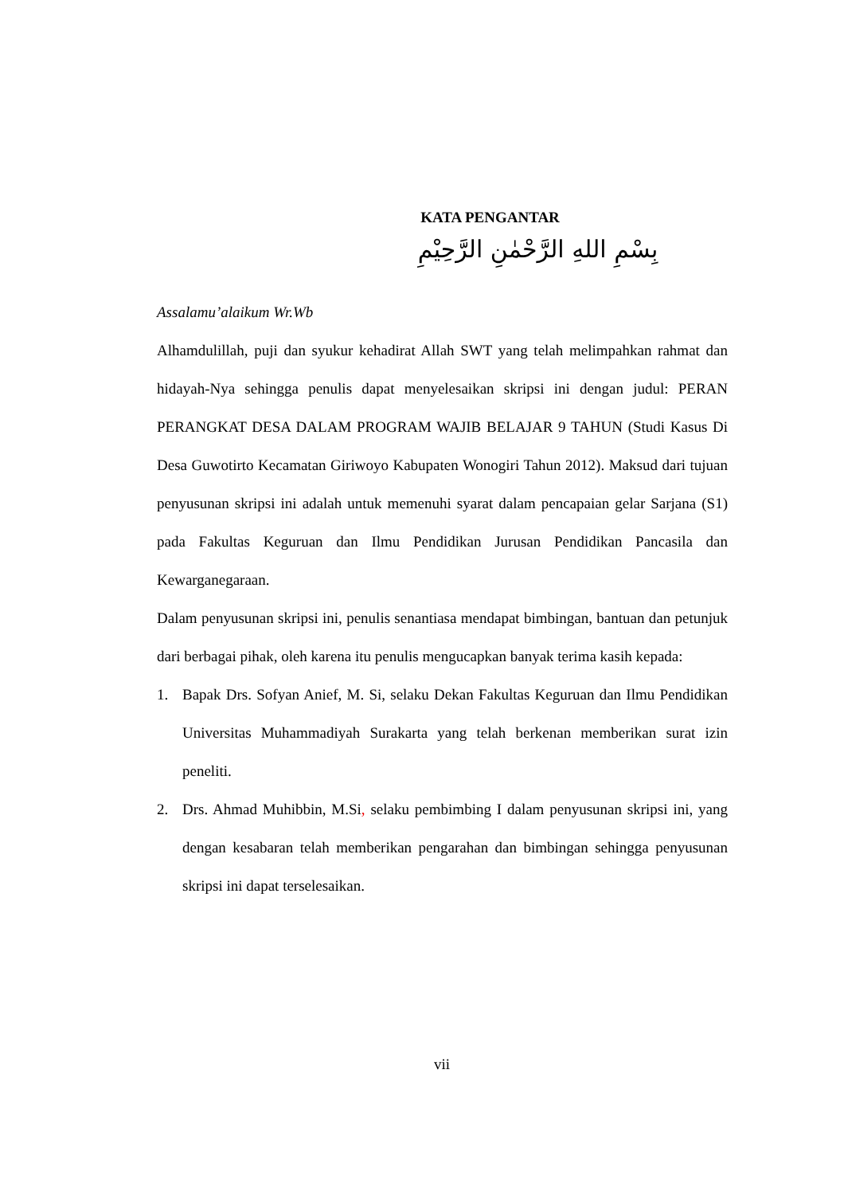KATA PENGANTAR
بِسْمِ اللهِ الرَّحْمٰنِ الرَّحِيْمِ
Assalamu’alaikum Wr.Wb
Alhamdulillah, puji dan syukur kehadirat Allah SWT yang telah melimpahkan rahmat dan hidayah-Nya sehingga penulis dapat menyelesaikan skripsi ini dengan judul: PERAN PERANGKAT DESA DALAM PROGRAM WAJIB BELAJAR 9 TAHUN (Studi Kasus Di Desa Guwotirto Kecamatan Giriwoyo Kabupaten Wonogiri Tahun 2012). Maksud dari tujuan penyusunan skripsi ini adalah untuk memenuhi syarat dalam pencapaian gelar Sarjana (S1) pada Fakultas Keguruan dan Ilmu Pendidikan Jurusan Pendidikan Pancasila dan Kewarganegaraan.
Dalam penyusunan skripsi ini, penulis senantiasa mendapat bimbingan, bantuan dan petunjuk dari berbagai pihak, oleh karena itu penulis mengucapkan banyak terima kasih kepada:
1. Bapak Drs. Sofyan Anief, M. Si, selaku Dekan Fakultas Keguruan dan Ilmu Pendidikan Universitas Muhammadiyah Surakarta yang telah berkenan memberikan surat izin peneliti.
2. Drs. Ahmad Muhibbin, M.Si, selaku pembimbing I dalam penyusunan skripsi ini, yang dengan kesabaran telah memberikan pengarahan dan bimbingan sehingga penyusunan skripsi ini dapat terselesaikan.
vii